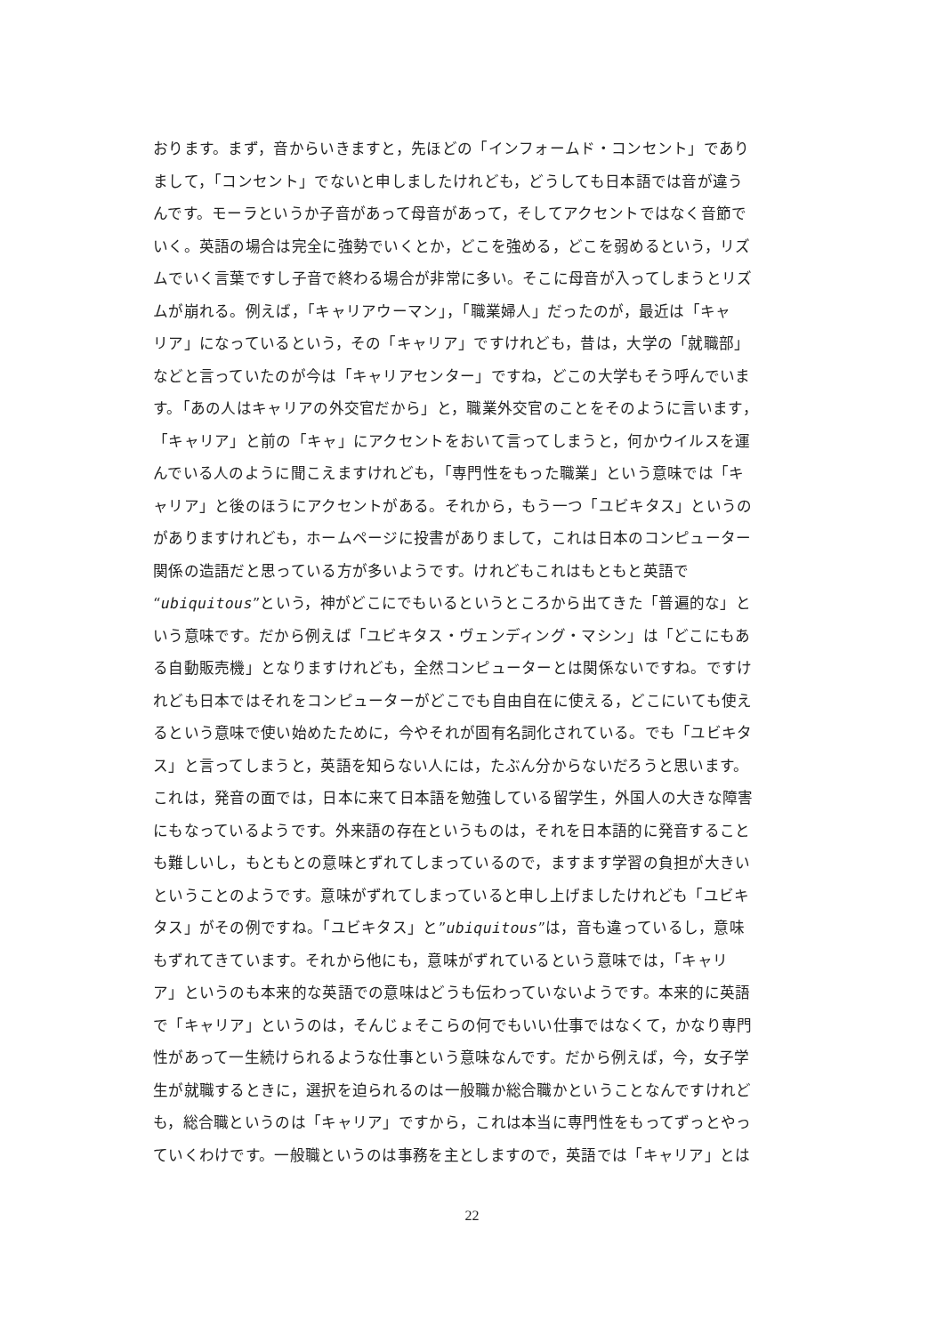おります。まず，音からいきますと，先ほどの「インフォームド・コンセント」であり
まして，「コンセント」でないと申しましたけれども，どうしても日本語では音が違う
んです。モーラというか子音があって母音があって，そしてアクセントではなく音節で
いく。英語の場合は完全に強勢でいくとか，どこを強める，どこを弱めるという，リズ
ムでいく言葉ですし子音で終わる場合が非常に多い。そこに母音が入ってしまうとリズ
ムが崩れる。例えば，「キャリアウーマン」，「職業婦人」だったのが，最近は「キャ
リア」になっているという，その「キャリア」ですけれども，昔は，大学の「就職部」
などと言っていたのが今は「キャリアセンター」ですね，どこの大学もそう呼んでいま
す。「あの人はキャリアの外交官だから」と，職業外交官のことをそのように言います，
「キャリア」と前の「キャ」にアクセントをおいて言ってしまうと，何かウイルスを運
んでいる人のように聞こえますけれども，「専門性をもった職業」という意味では「キ
ャリア」と後のほうにアクセントがある。それから，もう一つ「ユビキタス」というの
がありますけれども，ホームページに投書がありまして，これは日本のコンピューター
関係の造語だと思っている方が多いようです。けれどもこれはもともと英語で
“ubiquitous”という，神がどこにでもいるというところから出てきた「普遍的な」と
いう意味です。だから例えば「ユビキタス・ヴェンディング・マシン」は「どこにもあ
る自動販売機」となりますけれども，全然コンピューターとは関係ないですね。ですけ
れども日本ではそれをコンピューターがどこでも自由自在に使える，どこにいても使え
るという意味で使い始めたために，今やそれが固有名詞化されている。でも「ユビキタ
ス」と言ってしまうと，英語を知らない人には，たぶん分からないだろうと思います。
これは，発音の面では，日本に来て日本語を勉強している留学生，外国人の大きな障害
にもなっているようです。外来語の存在というものは，それを日本語的に発音すること
も難しいし，もともとの意味とずれてしまっているので，ますます学習の負担が大きい
ということのようです。意味がずれてしまっていると申し上げましたけれども「ユビキ
タス」がその例ですね。「ユビキタス」と”ubiquitous”は，音も違っているし，意味
もずれてきています。それから他にも，意味がずれているという意味では，「キャリ
ア」というのも本来的な英語での意味はどうも伝わっていないようです。本来的に英語
で「キャリア」というのは，そんじょそこらの何でもいい仕事ではなくて，かなり専門
性があって一生続けられるような仕事という意味なんです。だから例えば，今，女子学
生が就職するときに，選択を迫られるのは一般職か総合職かということなんですけれど
も，総合職というのは「キャリア」ですから，これは本当に専門性をもってずっとやっ
ていくわけです。一般職というのは事務を主としますので，英語では「キャリア」とは
22